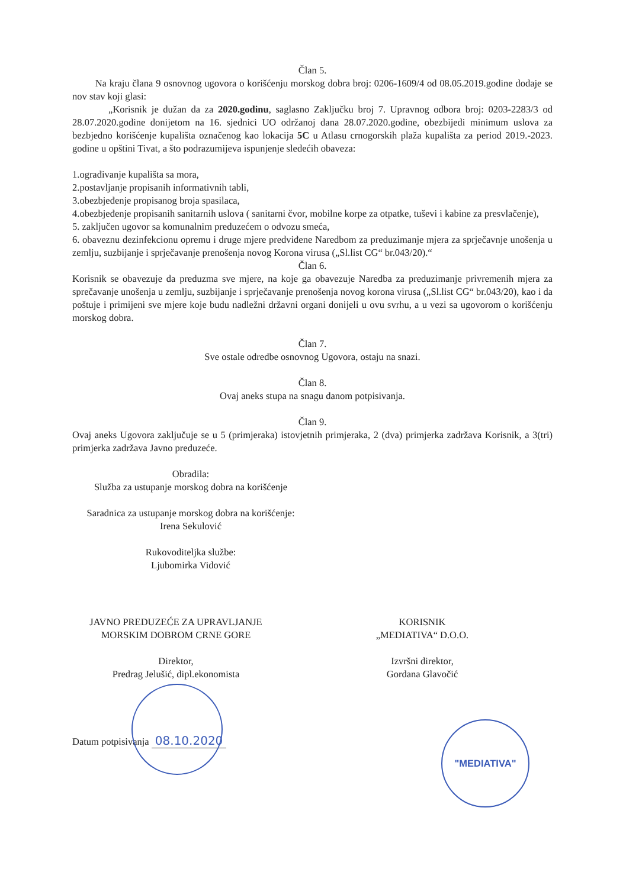Član 5.
Na kraju člana 9 osnovnog ugovora o korišćenju morskog dobra broj: 0206-1609/4 od 08.05.2019.godine dodaje se nov stav koji glasi:
„Korisnik je dužan da za 2020.godinu, saglasno Zaključku broj 7. Upravnog odbora broj: 0203-2283/3 od 28.07.2020.godine donijetom na 16. sjednici UO održanoj dana 28.07.2020.godine, obezbijedi minimum uslova za bezbjedno korišćenje kupališta označenog kao lokacija 5C u Atlasu crnogorskih plaža kupališta za period 2019.-2023. godine u opštini Tivat, a što podrazumijeva ispunjenje sledećih obaveza:
1.ograđivanje kupališta sa mora,
2.postavljanje propisanih informativnih tabli,
3.obezbjeđenje propisanog broja spasilaca,
4.obezbjeđenje propisanih sanitarnih uslova ( sanitarni čvor, mobilne korpe za otpatke, tuševi i kabine za presvlačenje),
5. zaključen ugovor sa komunalnim preduzećem o odvozu smeća,
6. obaveznu dezinfekcionu opremu i druge mjere predviđene Naredbom za preduzimanje mjera za sprječavnje unošenja u zemlju, suzbijanje i sprječavanje prenošenja novog Korona virusa („Sl.list CG“ br.043/20).“
Član 6.
Korisnik se obavezuje da preduzma sve mjere, na koje ga obavezuje Naredba za preduzimanje privremenih mjera za sprečavanje unošenja u zemlju, suzbijanje i sprječavanje prenošenja novog korona virusa („Sl.list CG“ br.043/20), kao i da poštuje i primijeni sve mjere koje budu nadležni državni organi donijeli u ovu svrhu, a u vezi sa ugovorom o korišćenju morskog dobra.
Član 7.
Sve ostale odredbe osnovnog Ugovora, ostaju na snazi.
Član 8.
Ovaj aneks stupa na snagu danom potpisivanja.
Član 9.
Ovaj aneks Ugovora zaključuje se u 5 (primjeraka) istovjetnih primjeraka, 2 (dva) primjerka zadržava Korisnik, a 3(tri) primjerka zadržava Javno preduzeće.
Obradila:
Služba za ustupanje morskog dobra na korišćenje
Saradnica za ustupanje morskog dobra na korišćenje:
Irena Sekulović
Rukovoditeljka službe:
Ljubomirka Vidović
JAVNO PREDUZEĆE ZA UPRAVLJANJE
MORSKIM DOBROM CRNE GORE
Direktor,
Predrag Jelušić, dipl.ekonomista
KORISNIK
„MEDIATIVA“ D.O.O.
Izvršni direktor,
Gordana Glavočić
Datum potpisivanja 08.10.2020
"MEDIATIVA"